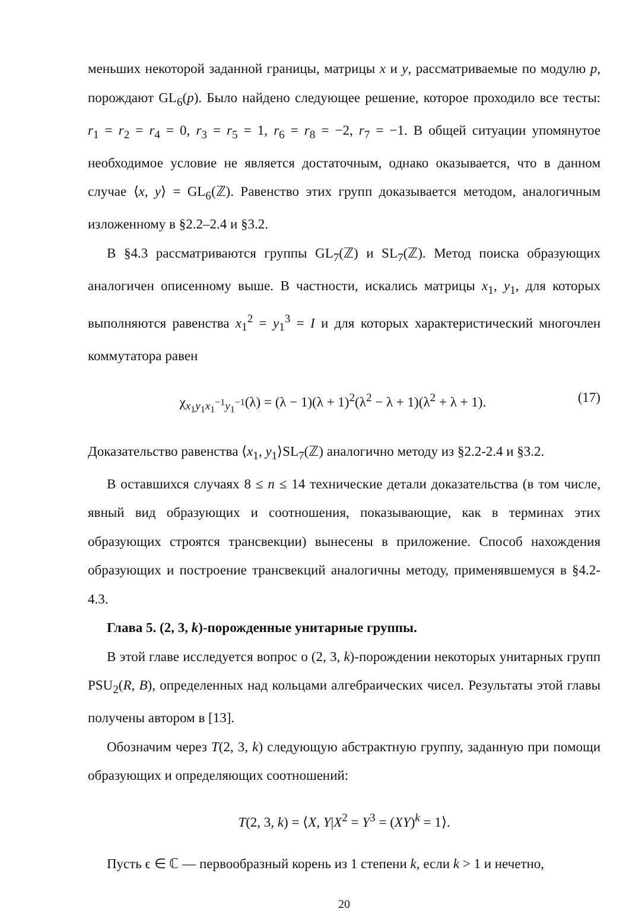меньших некоторой заданной границы, матрицы x и y, рассматриваемые по модулю p, порождают GL<sub>6</sub>(p). Было найдено следующее решение, которое проходило все тесты: r<sub>1</sub> = r<sub>2</sub> = r<sub>4</sub> = 0, r<sub>3</sub> = r<sub>5</sub> = 1, r<sub>6</sub> = r<sub>8</sub> = −2, r<sub>7</sub> = −1. В общей ситуации упомянутое необходимое условие не является достаточным, однако оказывается, что в данном случае ⟨x, y⟩ = GL<sub>6</sub>(ℤ). Равенство этих групп доказывается методом, аналогичным изложенному в §2.2–2.4 и §3.2.
В §4.3 рассматриваются группы GL<sub>7</sub>(ℤ) и SL<sub>7</sub>(ℤ). Метод поиска образующих аналогичен описенному выше. В частности, искались матрицы x<sub>1</sub>, y<sub>1</sub>, для которых выполняются равенства x<sub>1</sub><sup>2</sup> = y<sub>1</sub><sup>3</sup> = I и для которых характеристический многочлен коммутатора равен
χ<sub>x<sub>1</sub>y<sub>1</sub>x<sub>1</sub><sup>−1</sup>y<sub>1</sub><sup>−1</sup></sub>(λ) = (λ − 1)(λ + 1)<sup>2</sup>(λ<sup>2</sup> − λ + 1)(λ<sup>2</sup> + λ + 1). (17)
Доказательство равенства ⟨x<sub>1</sub>, y<sub>1</sub>⟩SL<sub>7</sub>(ℤ) аналогично методу из §2.2-2.4 и §3.2.
В оставшихся случаях 8 ≤ n ≤ 14 технические детали доказательства (в том числе, явный вид образующих и соотношения, показывающие, как в терминах этих образующих строятся трансвекции) вынесены в приложение. Способ нахождения образующих и построение трансвекций аналогичны методу, применявшемуся в §4.2-4.3.
Глава 5. (2, 3, k)-порожденные унитарные группы.
В этой главе исследуется вопрос о (2, 3, k)-порождении некоторых унитарных групп PSU<sub>2</sub>(R, B), определенных над кольцами алгебраических чисел. Результаты этой главы получены автором в [13].
Обозначим через T(2, 3, k) следующую абстрактную группу, заданную при помощи образующих и определяющих соотношений:
T(2, 3, k) = ⟨X, Y|X<sup>2</sup> = Y<sup>3</sup> = (XY)<sup>k</sup> = 1⟩.
Пусть ϵ ∈ ℂ — первообразный корень из 1 степени k, если k > 1 и нечетно,
20